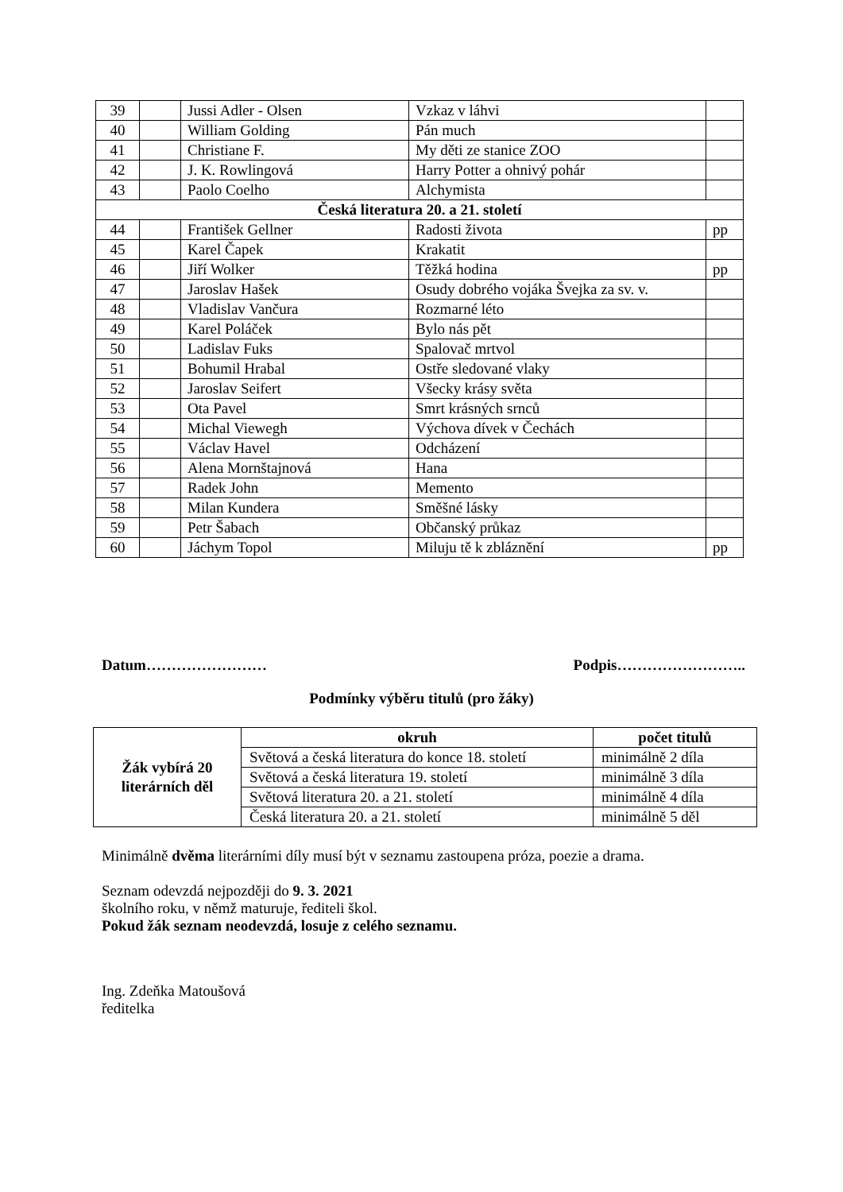| 39 | | Jussi Adler - Olsen | Vzkaz v láhvi | |
| 40 | | William Golding | Pán much | |
| 41 | | Christiane F. | My děti ze stanice ZOO | |
| 42 | | J. K. Rowlingová | Harry Potter a ohnivý pohár | |
| 43 | | Paolo Coelho | Alchymista | |
| Česká literatura 20. a 21. století | | | | |
| 44 | | František Gellner | Radosti života | pp |
| 45 | | Karel Čapek | Krakatit | |
| 46 | | Jiří Wolker | Těžká hodina | pp |
| 47 | | Jaroslav Hašek | Osudy dobrého vojáka Švejka za sv. v. | |
| 48 | | Vladislav Vančura | Rozmarné léto | |
| 49 | | Karel Poláček | Bylo nás pět | |
| 50 | | Ladislav Fuks | Spalovač mrtvol | |
| 51 | | Bohumil Hrabal | Ostře sledované vlaky | |
| 52 | | Jaroslav Seifert | Všecky krásy světa | |
| 53 | | Ota Pavel | Smrt krásných srnců | |
| 54 | | Michal Viewegh | Výchova dívek v Čechách | |
| 55 | | Václav Havel | Odcházení | |
| 56 | | Alena Mornštajnová | Hana | |
| 57 | | Radek John | Memento | |
| 58 | | Milan Kundera | Směšné lásky | |
| 59 | | Petr Šabach | Občanský průkaz | |
| 60 | | Jáchym Topol | Miluju tě k zbláznění | pp |
Datum…………………… Podpis……………………..
Podmínky výběru titulů (pro žáky)
| Žák vybírá 20 literárních děl | okruh | počet titulů |
| | Světová a česká literatura do konce 18. století | minimálně 2 díla |
| | Světová a česká literatura 19. století | minimálně 3 díla |
| | Světová literatura 20. a 21. století | minimálně 4 díla |
| | Česká literatura 20. a 21. století | minimálně 5 děl |
Minimálně dvěma literárními díly musí být v seznamu zastoupena próza, poezie a drama.
Seznam odevzdá nejpozději do 9. 3. 2021
školního roku, v němž maturuje, řediteli škol.
Pokud žák seznam neodevzdá, losuje z celého seznamu.
Ing. Zdeňka Matoušová
ředitelka